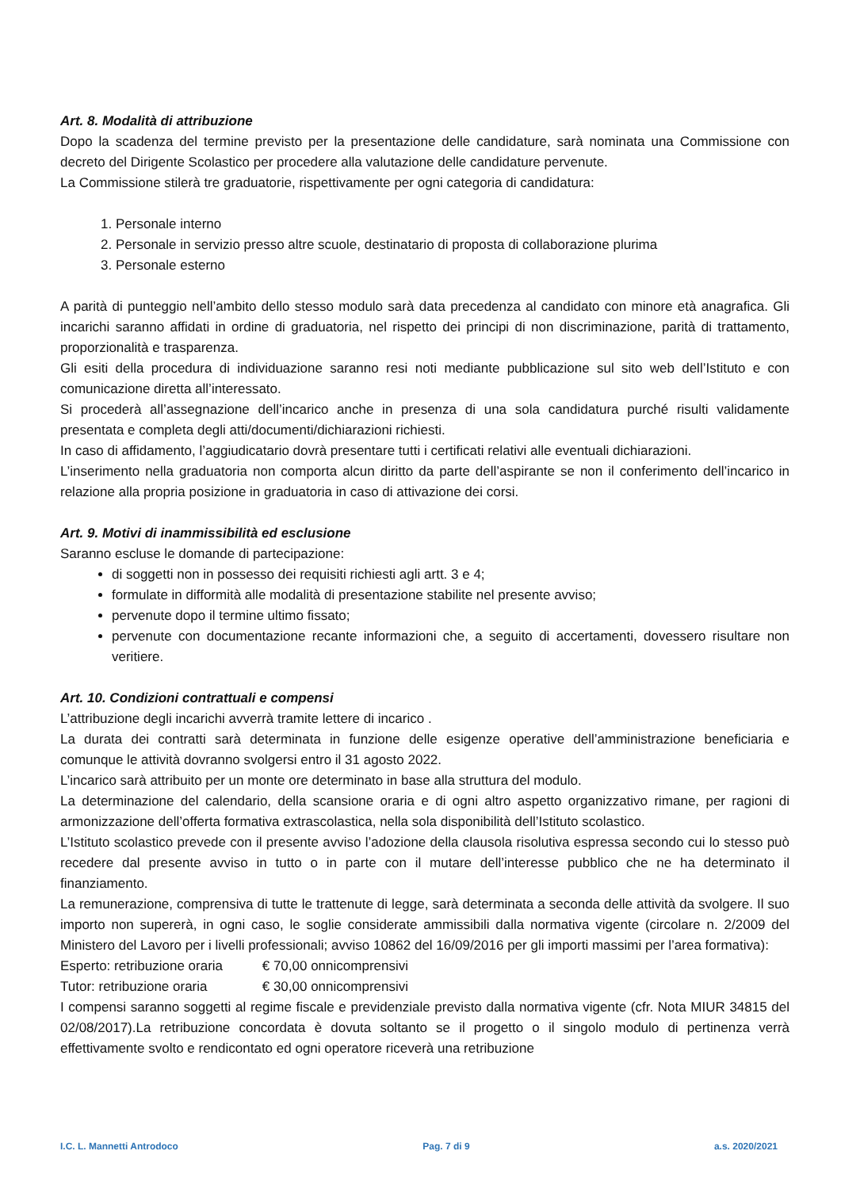Art. 8. Modalità di attribuzione
Dopo la scadenza del termine previsto per la presentazione delle candidature, sarà nominata una Commissione con decreto del Dirigente Scolastico per procedere alla valutazione delle candidature pervenute.
La Commissione stilerà tre graduatorie, rispettivamente per ogni categoria di candidatura:
1. Personale interno
2. Personale in servizio presso altre scuole, destinatario di proposta di collaborazione plurima
3. Personale esterno
A parità di punteggio nell’ambito dello stesso modulo sarà data precedenza al candidato con minore età anagrafica. Gli incarichi saranno affidati in ordine di graduatoria, nel rispetto dei principi di non discriminazione, parità di trattamento, proporzionalità e trasparenza.
Gli esiti della procedura di individuazione saranno resi noti mediante pubblicazione sul sito web dell’Istituto e con comunicazione diretta all’interessato.
Si procederà all’assegnazione dell’incarico anche in presenza di una sola candidatura purché risulti validamente presentata e completa degli atti/documenti/dichiarazioni richiesti.
In caso di affidamento, l’aggiudicatario dovrà presentare tutti i certificati relativi alle eventuali dichiarazioni.
L’inserimento nella graduatoria non comporta alcun diritto da parte dell’aspirante se non il conferimento dell’incarico in relazione alla propria posizione in graduatoria in caso di attivazione dei corsi.
Art. 9. Motivi di inammissibilità ed esclusione
Saranno escluse le domande di partecipazione:
di soggetti non in possesso dei requisiti richiesti agli artt. 3 e 4;
formulate in difformità alle modalità di presentazione stabilite nel presente avviso;
pervenute dopo il termine ultimo fissato;
pervenute con documentazione recante informazioni che, a seguito di accertamenti, dovessero risultare non veritiere.
Art. 10. Condizioni contrattuali e compensi
L’attribuzione degli incarichi avverrà tramite lettere di incarico .
La durata dei contratti sarà determinata in funzione delle esigenze operative dell’amministrazione beneficiaria e comunque le attività dovranno svolgersi entro il 31 agosto 2022.
L’incarico sarà attribuito per un monte ore determinato in base alla struttura del modulo.
La determinazione del calendario, della scansione oraria e di ogni altro aspetto organizzativo rimane, per ragioni di armonizzazione dell’offerta formativa extrascolastica, nella sola disponibilità dell’Istituto scolastico.
L’Istituto scolastico prevede con il presente avviso l’adozione della clausola risolutiva espressa secondo cui lo stesso può recedere dal presente avviso in tutto o in parte con il mutare dell’interesse pubblico che ne ha determinato il finanziamento.
La remunerazione, comprensiva di tutte le trattenute di legge, sarà determinata a seconda delle attività da svolgere. Il suo importo non supererà, in ogni caso, le soglie considerate ammissibili dalla normativa vigente (circolare n. 2/2009 del Ministero del Lavoro per i livelli professionali; avviso 10862 del 16/09/2016 per gli importi massimi per l’area formativa):
Esperto: retribuzione oraria € 70,00 onnicomprensivi
Tutor: retribuzione oraria € 30,00 onnicomprensivi
I compensi saranno soggetti al regime fiscale e previdenziale previsto dalla normativa vigente (cfr. Nota MIUR 34815 del 02/08/2017).La retribuzione concordata è dovuta soltanto se il progetto o il singolo modulo di pertinenza verrà effettivamente svolto e rendicontato ed ogni operatore riceverà una retribuzione
I.C. L. Mannetti Antrodoco Pag. 7 di 9 a.s. 2020/2021